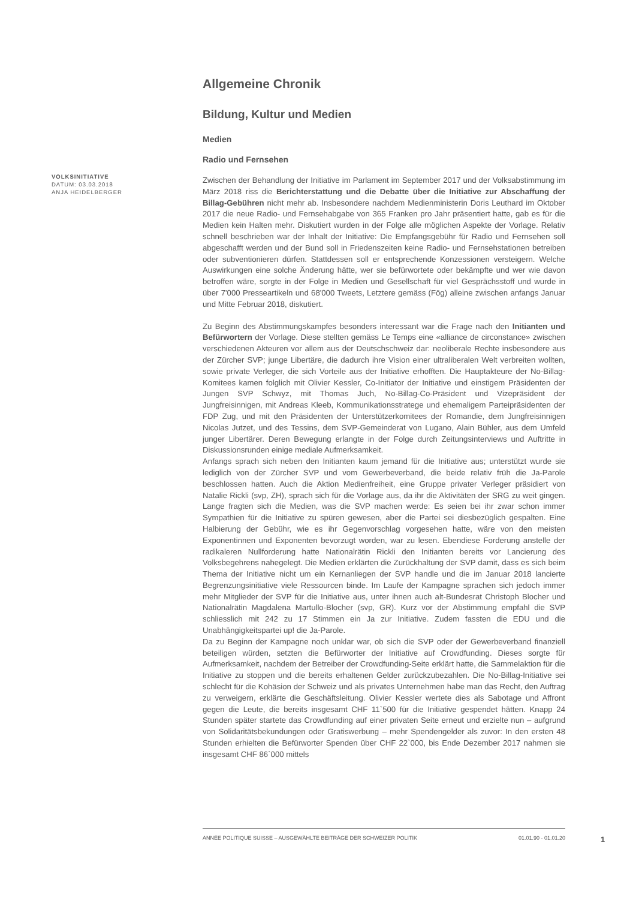VOLKSINITIATIVE
DATUM: 03.03.2018
ANJA HEIDELBERGER
Allgemeine Chronik
Bildung, Kultur und Medien
Medien
Radio und Fernsehen
Zwischen der Behandlung der Initiative im Parlament im September 2017 und der Volksabstimmung im März 2018 riss die Berichterstattung und die Debatte über die Initiative zur Abschaffung der Billag-Gebühren nicht mehr ab. Insbesondere nachdem Medienministerin Doris Leuthard im Oktober 2017 die neue Radio- und Fernsehabgabe von 365 Franken pro Jahr präsentiert hatte, gab es für die Medien kein Halten mehr. Diskutiert wurden in der Folge alle möglichen Aspekte der Vorlage. Relativ schnell beschrieben war der Inhalt der Initiative: Die Empfangsgebühr für Radio und Fernsehen soll abgeschafft werden und der Bund soll in Friedenszeiten keine Radio- und Fernsehstationen betreiben oder subventionieren dürfen. Stattdessen soll er entsprechende Konzessionen versteigern. Welche Auswirkungen eine solche Änderung hätte, wer sie befürwortete oder bekämpfte und wer wie davon betroffen wäre, sorgte in der Folge in Medien und Gesellschaft für viel Gesprächsstoff und wurde in über 7'000 Presseartikeln und 68'000 Tweets, Letztere gemäss (Fög) alleine zwischen anfangs Januar und Mitte Februar 2018, diskutiert.
Zu Beginn des Abstimmungskampfes besonders interessant war die Frage nach den Initianten und Befürwortern der Vorlage. Diese stellten gemäss Le Temps eine «alliance de circonstance» zwischen verschiedenen Akteuren vor allem aus der Deutschschweiz dar: neoliberale Rechte insbesondere aus der Zürcher SVP; junge Libertäre, die dadurch ihre Vision einer ultraliberalen Welt verbreiten wollten, sowie private Verleger, die sich Vorteile aus der Initiative erhofften. Die Hauptakteure der No-Billag-Komitees kamen folglich mit Olivier Kessler, Co-Initiator der Initiative und einstigem Präsidenten der Jungen SVP Schwyz, mit Thomas Juch, No-Billag-Co-Präsident und Vizepräsident der Jungfreisinnigen, mit Andreas Kleeb, Kommunikationsstratege und ehemaligem Parteipräsidenten der FDP Zug, und mit den Präsidenten der Unterstützerkomitees der Romandie, dem Jungfreisinnigen Nicolas Jutzet, und des Tessins, dem SVP-Gemeinderat von Lugano, Alain Bühler, aus dem Umfeld junger Libertärer. Deren Bewegung erlangte in der Folge durch Zeitungsinterviews und Auftritte in Diskussionsrunden einige mediale Aufmerksamkeit.
Anfangs sprach sich neben den Initianten kaum jemand für die Initiative aus; unterstützt wurde sie lediglich von der Zürcher SVP und vom Gewerbeverband, die beide relativ früh die Ja-Parole beschlossen hatten. Auch die Aktion Medienfreiheit, eine Gruppe privater Verleger präsidiert von Natalie Rickli (svp, ZH), sprach sich für die Vorlage aus, da ihr die Aktivitäten der SRG zu weit gingen. Lange fragten sich die Medien, was die SVP machen werde: Es seien bei ihr zwar schon immer Sympathien für die Initiative zu spüren gewesen, aber die Partei sei diesbezüglich gespalten. Eine Halbierung der Gebühr, wie es ihr Gegenvorschlag vorgesehen hatte, wäre von den meisten Exponentinnen und Exponenten bevorzugt worden, war zu lesen. Ebendiese Forderung anstelle der radikaleren Nullforderung hatte Nationalrätin Rickli den Initianten bereits vor Lancierung des Volksbegehrens nahegelegt. Die Medien erklärten die Zurückhaltung der SVP damit, dass es sich beim Thema der Initiative nicht um ein Kernanliegen der SVP handle und die im Januar 2018 lancierte Begrenzungsinitiative viele Ressourcen binde. Im Laufe der Kampagne sprachen sich jedoch immer mehr Mitglieder der SVP für die Initiative aus, unter ihnen auch alt-Bundesrat Christoph Blocher und Nationalrätin Magdalena Martullo-Blocher (svp, GR). Kurz vor der Abstimmung empfahl die SVP schliesslich mit 242 zu 17 Stimmen ein Ja zur Initiative. Zudem fassten die EDU und die Unabhängigkeitspartei up! die Ja-Parole.
Da zu Beginn der Kampagne noch unklar war, ob sich die SVP oder der Gewerbeverband finanziell beteiligen würden, setzten die Befürworter der Initiative auf Crowdfunding. Dieses sorgte für Aufmerksamkeit, nachdem der Betreiber der Crowdfunding-Seite erklärt hatte, die Sammelaktion für die Initiative zu stoppen und die bereits erhaltenen Gelder zurückzubezahlen. Die No-Billag-Initiative sei schlecht für die Kohäsion der Schweiz und als privates Unternehmen habe man das Recht, den Auftrag zu verweigern, erklärte die Geschäftsleitung. Olivier Kessler wertete dies als Sabotage und Affront gegen die Leute, die bereits insgesamt CHF 11`500 für die Initiative gespendet hätten. Knapp 24 Stunden später startete das Crowdfunding auf einer privaten Seite erneut und erzielte nun – aufgrund von Solidaritätsbekundungen oder Gratiswerbung – mehr Spendengelder als zuvor: In den ersten 48 Stunden erhielten die Befürworter Spenden über CHF 22`000, bis Ende Dezember 2017 nahmen sie insgesamt CHF 86`000 mittels
ANNÉE POLITIQUE SUISSE – AUSGEWÄHLTE BEITRÄGE DER SCHWEIZER POLITIK 01.01.90 - 01.01.20
1